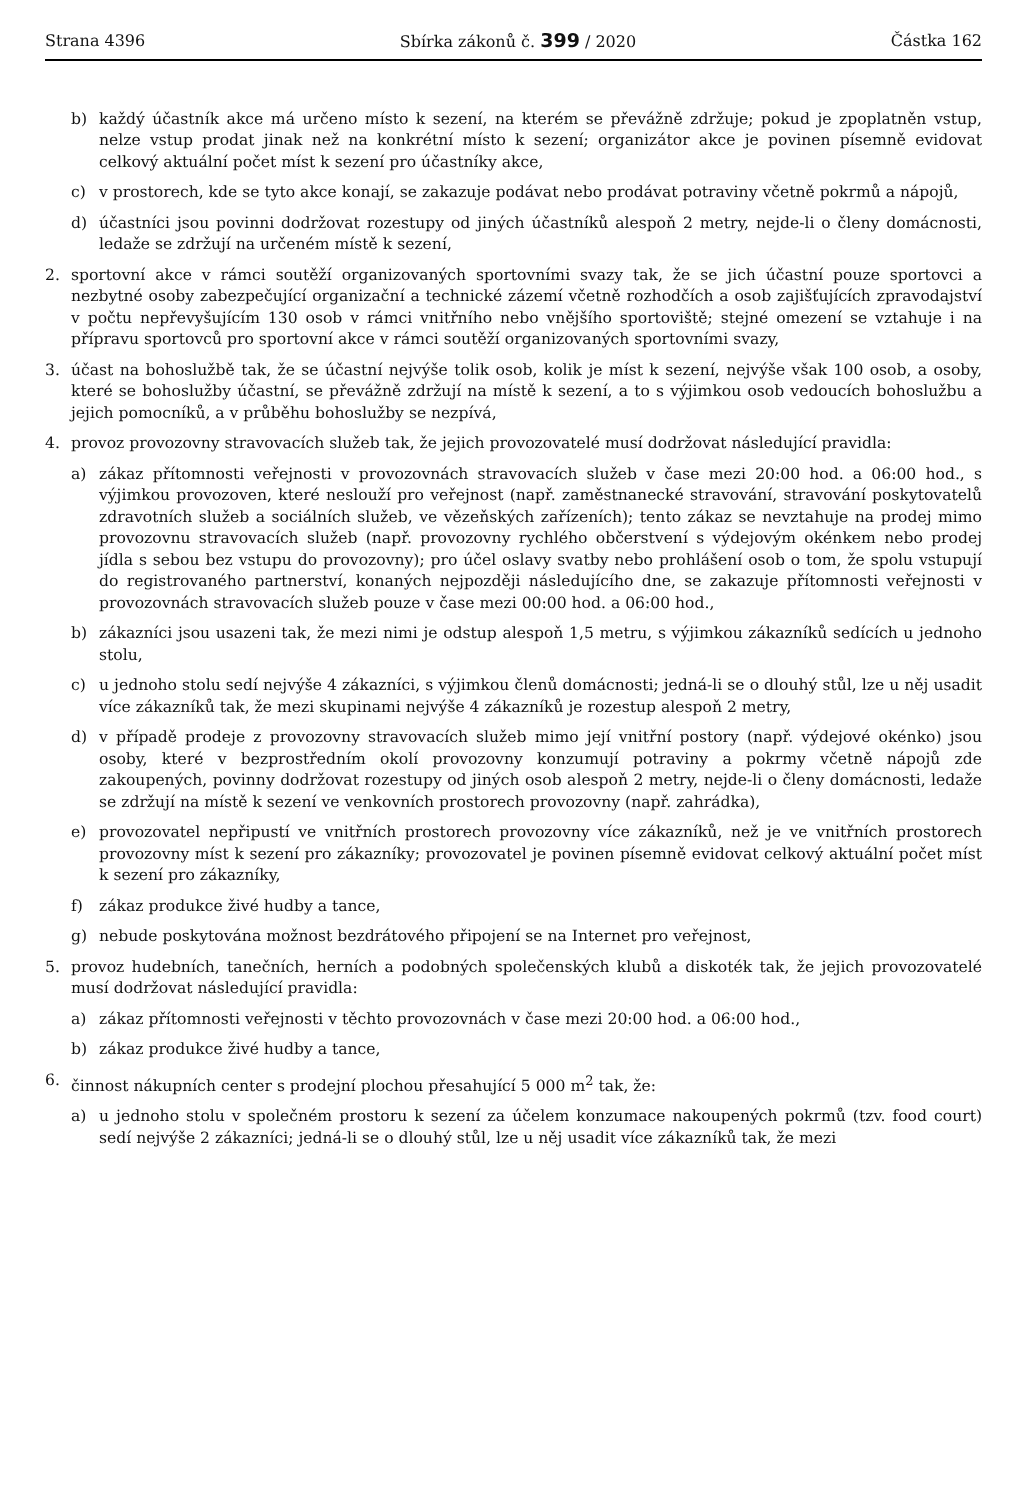Strana 4396 Sbírka zákonů č. 399 / 2020 Částka 162
b) každý účastník akce má určeno místo k sezení, na kterém se převážně zdržuje; pokud je zpoplatněn vstup, nelze vstup prodat jinak než na konkrétní místo k sezení; organizátor akce je povinen písemně evidovat celkový aktuální počet míst k sezení pro účastníky akce,
c) v prostorech, kde se tyto akce konají, se zakazuje podávat nebo prodávat potraviny včetně pokrmů a nápojů,
d) účastníci jsou povinni dodržovat rozestupy od jiných účastníků alespoň 2 metry, nejde-li o členy domácnosti, ledaže se zdržují na určeném místě k sezení,
2. sportovní akce v rámci soutěží organizovaných sportovními svazy tak, že se jich účastní pouze sportovci a nezbytné osoby zabezpečující organizační a technické zázemí včetně rozhodčích a osob zajišťujících zpravodajství v počtu nepřevyšujícím 130 osob v rámci vnitřního nebo vnějšího sportoviště; stejné omezení se vztahuje i na přípravu sportovců pro sportovní akce v rámci soutěží organizovaných sportovními svazy,
3. účast na bohoslužbě tak, že se účastní nejvýše tolik osob, kolik je míst k sezení, nejvýše však 100 osob, a osoby, které se bohoslužby účastní, se převážně zdržují na místě k sezení, a to s výjimkou osob vedoucích bohoslužbu a jejich pomocníků, a v průběhu bohoslužby se nezpívá,
4. provoz provozovny stravovacích služeb tak, že jejich provozovatelé musí dodržovat následující pravidla:
a) zákaz přítomnosti veřejnosti v provozovnách stravovacích služeb v čase mezi 20:00 hod. a 06:00 hod., s výjimkou provozoven, které neslouží pro veřejnost (např. zaměstnanecké stravování, stravování poskytovatelů zdravotních služeb a sociálních služeb, ve vězeňských zařízeních); tento zákaz se nevztahuje na prodej mimo provozovnu stravovacích služeb (např. provozovny rychlého občerstvení s výdejovým okénkem nebo prodej jídla s sebou bez vstupu do provozovny); pro účel oslavy svatby nebo prohlášení osob o tom, že spolu vstupují do registrovaného partnerství, konaných nejpozději následujícího dne, se zakazuje přítomnosti veřejnosti v provozovnách stravovacích služeb pouze v čase mezi 00:00 hod. a 06:00 hod.,
b) zákazníci jsou usazeni tak, že mezi nimi je odstup alespoň 1,5 metru, s výjimkou zákazníků sedících u jednoho stolu,
c) u jednoho stolu sedí nejvýše 4 zákazníci, s výjimkou členů domácnosti; jedná-li se o dlouhý stůl, lze u něj usadit více zákazníků tak, že mezi skupinami nejvýše 4 zákazníků je rozestup alespoň 2 metry,
d) v případě prodeje z provozovny stravovacích služeb mimo její vnitřní postory (např. výdejové okénko) jsou osoby, které v bezprostředním okolí provozovny konzumují potraviny a pokrmy včetně nápojů zde zakoupených, povinny dodržovat rozestupy od jiných osob alespoň 2 metry, nejde-li o členy domácnosti, ledaže se zdržují na místě k sezení ve venkovních prostorech provozovny (např. zahrádka),
e) provozovatel nepřipustí ve vnitřních prostorech provozovny více zákazníků, než je ve vnitřních prostorech provozovny míst k sezení pro zákazníky; provozovatel je povinen písemně evidovat celkový aktuální počet míst k sezení pro zákazníky,
f) zákaz produkce živé hudby a tance,
g) nebude poskytována možnost bezdrátového připojení se na Internet pro veřejnost,
5. provoz hudebních, tanečních, herních a podobných společenských klubů a diskoték tak, že jejich provozovatelé musí dodržovat následující pravidla:
a) zákaz přítomnosti veřejnosti v těchto provozovnách v čase mezi 20:00 hod. a 06:00 hod.,
b) zákaz produkce živé hudby a tance,
6. činnost nákupních center s prodejní plochou přesahující 5 000 m<sup>2</sup> tak, že:
a) u jednoho stolu v společném prostoru k sezení za účelem konzumace nakoupených pokrmů (tzv. food court) sedí nejvýše 2 zákazníci; jedná-li se o dlouhý stůl, lze u něj usadit více zákazníků tak, že mezi